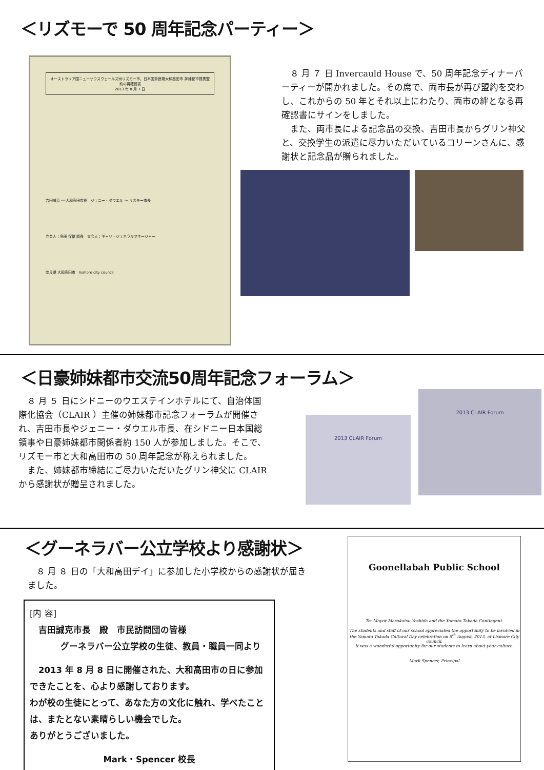＜リズモーで 50 周年記念パーティー＞
オーストラリア国ニューサウスウェールズ州リズモー市、日本国奈良県大和高田市 姉妹都市提携盟約の再確認書
2013 年 8 月 7 日
吉田誠克 ～ 大和高田市長　ジェニー・ダウエル ～ リズモー市長
立会人：島田 保継 議長　立会人：ギャリ・ジェネラルマネージャー
奈良県 大和高田市　lismore city council
　８ 月 ７ 日 Invercauld House で、50 周年記念ディナーパーティーが開かれました。その席で、両市長が再び盟約を交わし、これからの 50 年とそれ以上にわたり、両市の絆となる再確認書にサインをしました。
　また、両市長による記念品の交換、吉田市長からグリン神父と、交換学生の派遣に尽力いただいているコリーンさんに、感謝状と記念品が贈られました。
＜日豪姉妹都市交流50周年記念フォーラム＞
　８ 月 ５ 日にシドニーのウエステインホテルにて、自治体国際化協会（CLAIR ）主催の姉妹都市記念フォーラムが開催され、吉田市長やジェニー・ダウエル市長、在シドニー日本国総領事や日豪姉妹都市関係者約 150 人が参加しました。そこで、リズモー市と大和高田市の 50 周年記念が称えられました。
　また、姉妹都市締結にご尽力いただいたグリン神父に CLAIR から感謝状が贈呈されました。
2013 CLAIR Forum
2013 CLAIR Forum
＜グーネラバー公立学校より感謝状＞
　８ 月 ８ 日の「大和高田デイ」に参加した小学校からの感謝状が届きました。
[内 容]
　吉田誠克市長　殿　市民訪問団の皆様
グーネラバー公立学校の生徒、教員・職員一同より
　2013 年 8 月 8 日に開催された、大和高田市の日に参加できたことを、心より感謝しております。
わが校の生徒にとって、あなた方の文化に触れ、学べたことは、またとない素晴らしい機会でした。
ありがとうございました。
Mark・Spencer 校長
Goonellabah Public School
To: Mayor Masakatsu Yoshida and the Yamato Takada Contingent.
The students and staff of our school appreciated the opportunity to be involved in the Yamato Takada Cultural Day celebration on 8<sup>th</sup> August, 2013, at Lismore City council.
It was a wonderful opportunity for our students to learn about your culture.
Mark Spencer, Principal